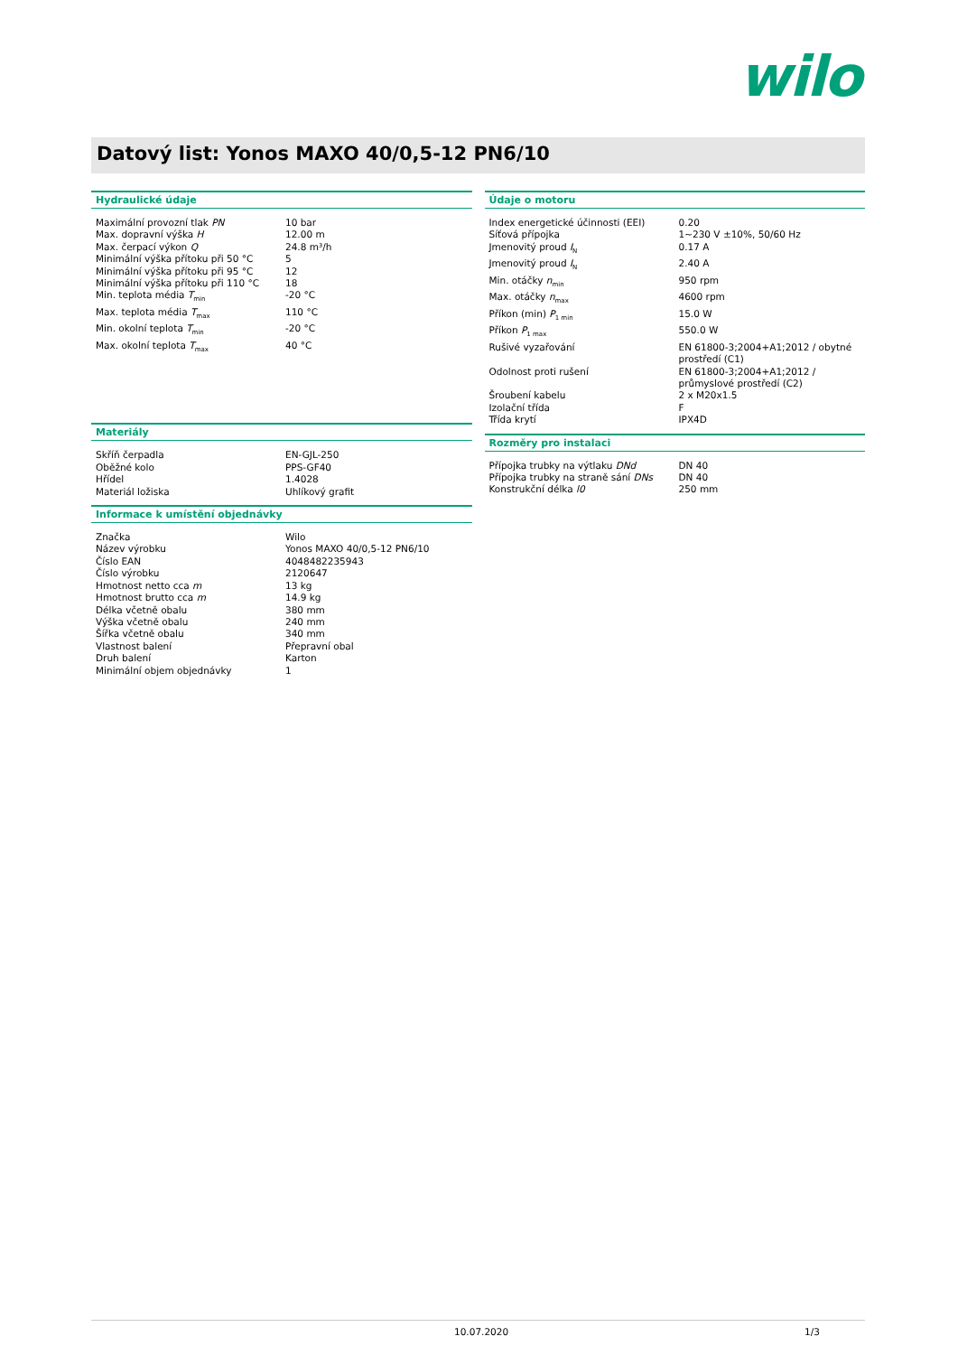wilo
Datový list: Yonos MAXO 40/0,5-12 PN6/10
Hydraulické údaje
| Maximální provozní tlak PN | 10 bar |
| Max. dopravní výška H | 12.00 m |
| Max. čerpací výkon Q | 24.8 m³/h |
| Minimální výška přítoku při 50 °C | 5 |
| Minimální výška přítoku při 95 °C | 12 |
| Minimální výška přítoku při 110 °C | 18 |
| Min. teplota média T<sub>min</sub> | -20 °C |
| Max. teplota média T<sub>max</sub> | 110 °C |
| Min. okolní teplota T<sub>min</sub> | -20 °C |
| Max. okolní teplota T<sub>max</sub> | 40 °C |
Materiály
| Skříň čerpadla | EN-GJL-250 |
| Oběžné kolo | PPS-GF40 |
| Hřídel | 1.4028 |
| Materiál ložiska | Uhlíkový grafit |
Informace k umístění objednávky
| Značka | Wilo |
| Název výrobku | Yonos MAXO 40/0,5-12 PN6/10 |
| Číslo EAN | 4048482235943 |
| Číslo výrobku | 2120647 |
| Hmotnost netto cca m | 13 kg |
| Hmotnost brutto cca m | 14.9 kg |
| Délka včetně obalu | 380 mm |
| Výška včetně obalu | 240 mm |
| Šířka včetně obalu | 340 mm |
| Vlastnost balení | Přepravní obal |
| Druh balení | Karton |
| Minimální objem objednávky | 1 |
Údaje o motoru
| Index energetické účinnosti (EEI) | 0.20 |
| Síťová přípojka | 1~230 V ±10%, 50/60 Hz |
| Jmenovitý proud I<sub>N</sub> | 0.17 A |
| Jmenovitý proud I<sub>N</sub> | 2.40 A |
| Min. otáčky n<sub>min</sub> | 950 rpm |
| Max. otáčky n<sub>max</sub> | 4600 rpm |
| Příkon (min) P<sub>1 min</sub> | 15.0 W |
| Příkon P<sub>1 max</sub> | 550.0 W |
| Rušivé vyzařování | EN 61800-3;2004+A1;2012 / obytné prostředí (C1) |
| Odolnost proti rušení | EN 61800-3;2004+A1;2012 / průmyslové prostředí (C2) |
| Šroubení kabelu | 2 x M20x1.5 |
| Izolační třída | F |
| Třída krytí | IPX4D |
Rozměry pro instalaci
| Přípojka trubky na výtlaku DNd | DN 40 |
| Přípojka trubky na straně sání DNs | DN 40 |
| Konstrukční délka l0 | 250 mm |
10.07.2020 1/3